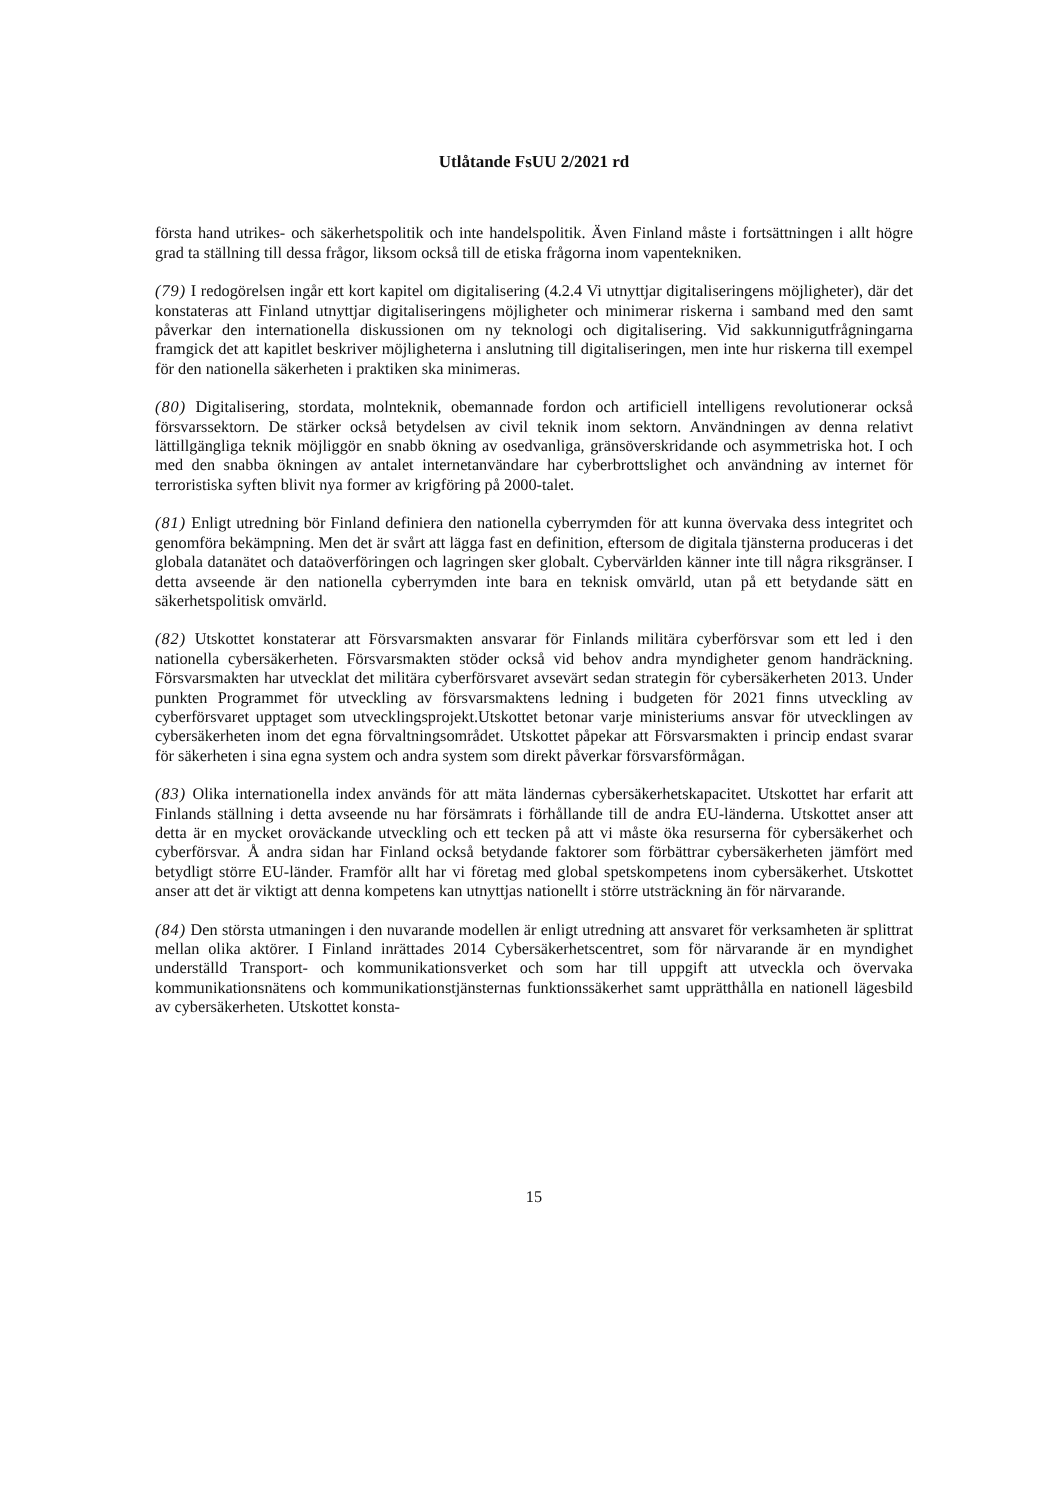Utlåtande FsUU 2/2021 rd
första hand utrikes- och säkerhetspolitik och inte handelspolitik. Även Finland måste i fortsättningen i allt högre grad ta ställning till dessa frågor, liksom också till de etiska frågorna inom vapentekniken.
(79) I redogörelsen ingår ett kort kapitel om digitalisering (4.2.4 Vi utnyttjar digitaliseringens möjligheter), där det konstateras att Finland utnyttjar digitaliseringens möjligheter och minimerar riskerna i samband med den samt påverkar den internationella diskussionen om ny teknologi och digitalisering. Vid sakkunnigutfrågningarna framgick det att kapitlet beskriver möjligheterna i anslutning till digitaliseringen, men inte hur riskerna till exempel för den nationella säkerheten i praktiken ska minimeras.
(80) Digitalisering, stordata, molnteknik, obemannade fordon och artificiell intelligens revolutionerar också försvarssektorn. De stärker också betydelsen av civil teknik inom sektorn. Användningen av denna relativt lättillgängliga teknik möjliggör en snabb ökning av osedvanliga, gränsöverskridande och asymmetriska hot. I och med den snabba ökningen av antalet internetanvändare har cyberbrottslighet och användning av internet för terroristiska syften blivit nya former av krigföring på 2000-talet.
(81) Enligt utredning bör Finland definiera den nationella cyberrymden för att kunna övervaka dess integritet och genomföra bekämpning. Men det är svårt att lägga fast en definition, eftersom de digitala tjänsterna produceras i det globala datanätet och dataöverföringen och lagringen sker globalt. Cybervärlden känner inte till några riksgränser. I detta avseende är den nationella cyberrymden inte bara en teknisk omvärld, utan på ett betydande sätt en säkerhetspolitisk omvärld.
(82) Utskottet konstaterar att Försvarsmakten ansvarar för Finlands militära cyberförsvar som ett led i den nationella cybersäkerheten. Försvarsmakten stöder också vid behov andra myndigheter genom handräckning. Försvarsmakten har utvecklat det militära cyberförsvaret avsevärt sedan strategin för cybersäkerheten 2013. Under punkten Programmet för utveckling av försvarsmaktens ledning i budgeten för 2021 finns utveckling av cyberförsvaret upptaget som utvecklingsprojekt.Utskottet betonar varje ministeriums ansvar för utvecklingen av cybersäkerheten inom det egna förvaltningsområdet. Utskottet påpekar att Försvarsmakten i princip endast svarar för säkerheten i sina egna system och andra system som direkt påverkar försvarsförmågan.
(83) Olika internationella index används för att mäta ländernas cybersäkerhetskapacitet. Utskottet har erfarit att Finlands ställning i detta avseende nu har försämrats i förhållande till de andra EU-länderna. Utskottet anser att detta är en mycket oroväckande utveckling och ett tecken på att vi måste öka resurserna för cybersäkerhet och cyberförsvar. Å andra sidan har Finland också betydande faktorer som förbättrar cybersäkerheten jämfört med betydligt större EU-länder. Framför allt har vi företag med global spetskompetens inom cybersäkerhet. Utskottet anser att det är viktigt att denna kompetens kan utnyttjas nationellt i större utsträckning än för närvarande.
(84) Den största utmaningen i den nuvarande modellen är enligt utredning att ansvaret för verksamheten är splittrat mellan olika aktörer. I Finland inrättades 2014 Cybersäkerhetscentret, som för närvarande är en myndighet underställd Transport- och kommunikationsverket och som har till uppgift att utveckla och övervaka kommunikationsnätens och kommunikationstjänsternas funktionssäkerhet samt upprätthålla en nationell lägesbild av cybersäkerheten. Utskottet konsta-
15